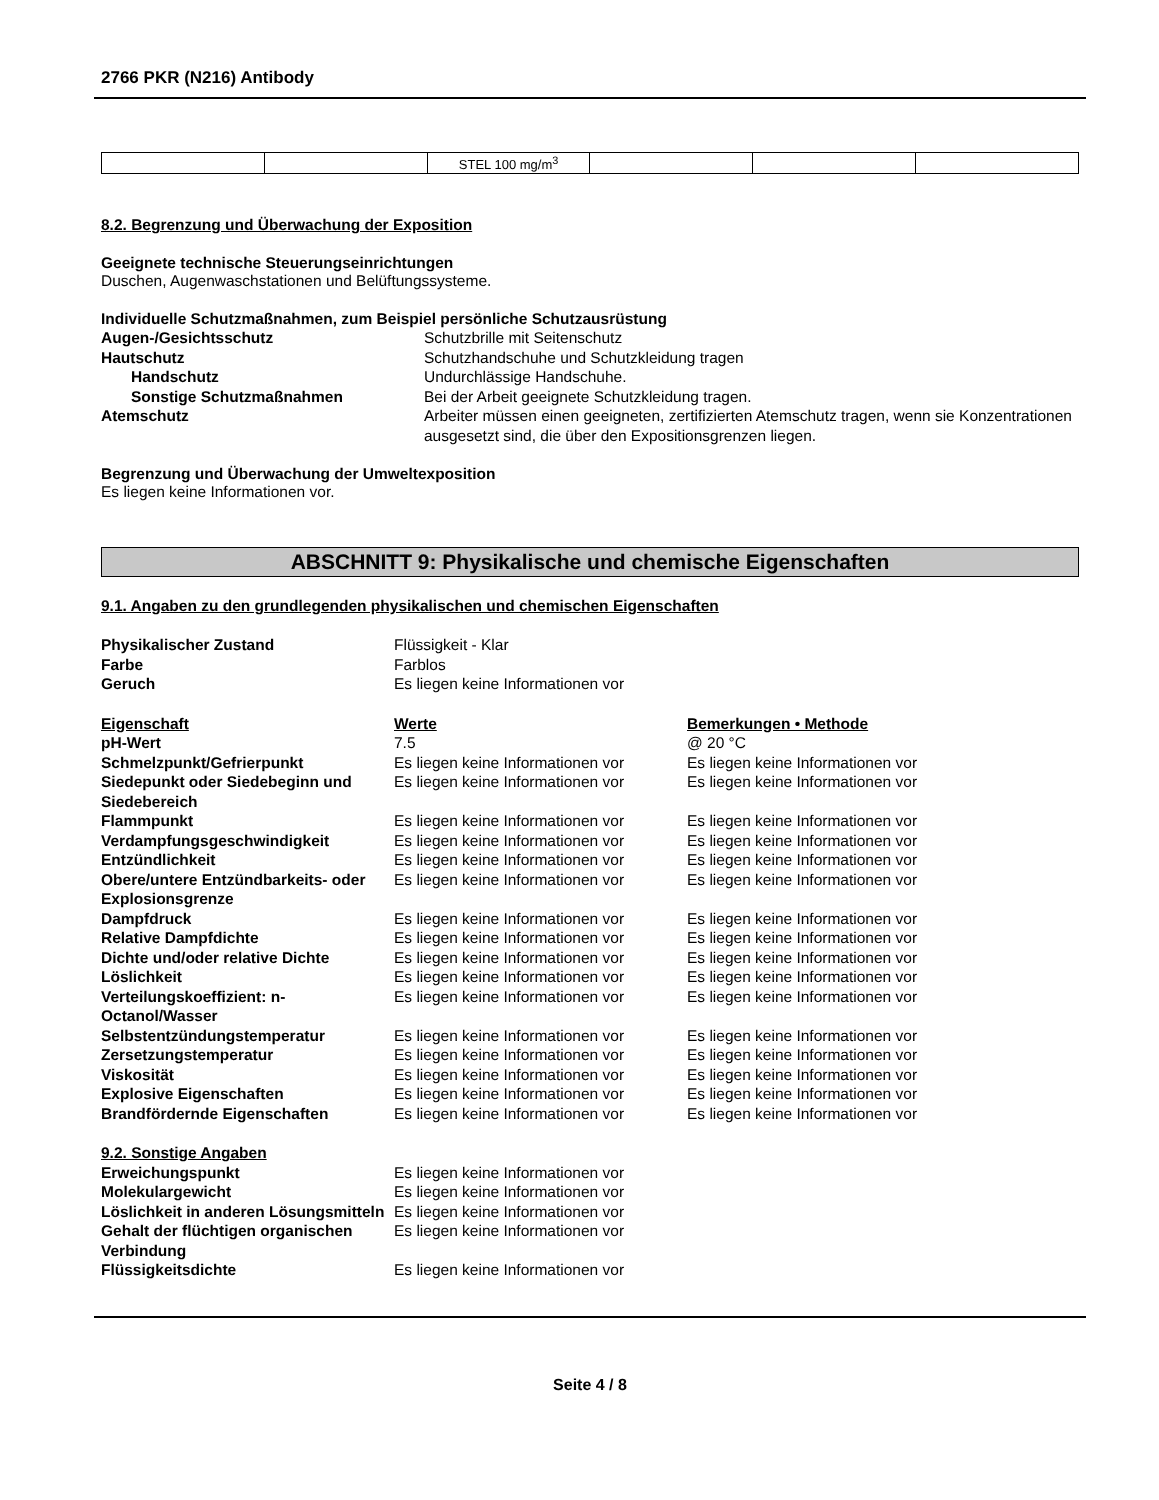2766 PKR (N216) Antibody
| | | STEL 100 mg/m<sup>3</sup> | | | |
8.2. Begrenzung und Überwachung der Exposition
Geeignete technische Steuerungseinrichtungen
Duschen, Augenwaschstationen und Belüftungssysteme.
Individuelle Schutzmaßnahmen, zum Beispiel persönliche Schutzausrüstung
| Augen-/Gesichtsschutz | Schutzbrille mit Seitenschutz |
| Hautschutz | Schutzhandschuhe und Schutzkleidung tragen |
| Handschutz | Undurchlässige Handschuhe. |
| Sonstige Schutzmaßnahmen | Bei der Arbeit geeignete Schutzkleidung tragen. |
| Atemschutz | Arbeiter müssen einen geeigneten, zertifizierten Atemschutz tragen, wenn sie Konzentrationen ausgesetzt sind, die über den Expositionsgrenzen liegen. |
Begrenzung und Überwachung der Umweltexposition
Es liegen keine Informationen vor.
ABSCHNITT 9: Physikalische und chemische Eigenschaften
9.1. Angaben zu den grundlegenden physikalischen und chemischen Eigenschaften
| Physikalischer Zustand | Flüssigkeit - Klar |
| Farbe | Farblos |
| Geruch | Es liegen keine Informationen vor |
| Eigenschaft | Werte | Bemerkungen • Methode |
| pH-Wert | 7.5 | @ 20 °C |
| Schmelzpunkt/Gefrierpunkt | Es liegen keine Informationen vor | Es liegen keine Informationen vor |
| Siedepunkt oder Siedebeginn und Siedebereich | Es liegen keine Informationen vor | Es liegen keine Informationen vor |
| Flammpunkt | Es liegen keine Informationen vor | Es liegen keine Informationen vor |
| Verdampfungsgeschwindigkeit | Es liegen keine Informationen vor | Es liegen keine Informationen vor |
| Entzündlichkeit | Es liegen keine Informationen vor | Es liegen keine Informationen vor |
| Obere/untere Entzündbarkeits- oder Explosionsgrenze | Es liegen keine Informationen vor | Es liegen keine Informationen vor |
| Dampfdruck | Es liegen keine Informationen vor | Es liegen keine Informationen vor |
| Relative Dampfdichte | Es liegen keine Informationen vor | Es liegen keine Informationen vor |
| Dichte und/oder relative Dichte | Es liegen keine Informationen vor | Es liegen keine Informationen vor |
| Löslichkeit | Es liegen keine Informationen vor | Es liegen keine Informationen vor |
| Verteilungskoeffizient: n-Octanol/Wasser | Es liegen keine Informationen vor | Es liegen keine Informationen vor |
| Selbstentzündungstemperatur | Es liegen keine Informationen vor | Es liegen keine Informationen vor |
| Zersetzungstemperatur | Es liegen keine Informationen vor | Es liegen keine Informationen vor |
| Viskosität | Es liegen keine Informationen vor | Es liegen keine Informationen vor |
| Explosive Eigenschaften | Es liegen keine Informationen vor | Es liegen keine Informationen vor |
| Brandfördernde Eigenschaften | Es liegen keine Informationen vor | Es liegen keine Informationen vor |
| 9.2. Sonstige Angaben | |
| Erweichungspunkt | Es liegen keine Informationen vor |
| Molekulargewicht | Es liegen keine Informationen vor |
| Löslichkeit in anderen Lösungsmitteln | Es liegen keine Informationen vor |
| Gehalt der flüchtigen organischen Verbindung | Es liegen keine Informationen vor |
| Flüssigkeitsdichte | Es liegen keine Informationen vor |
Seite 4 / 8